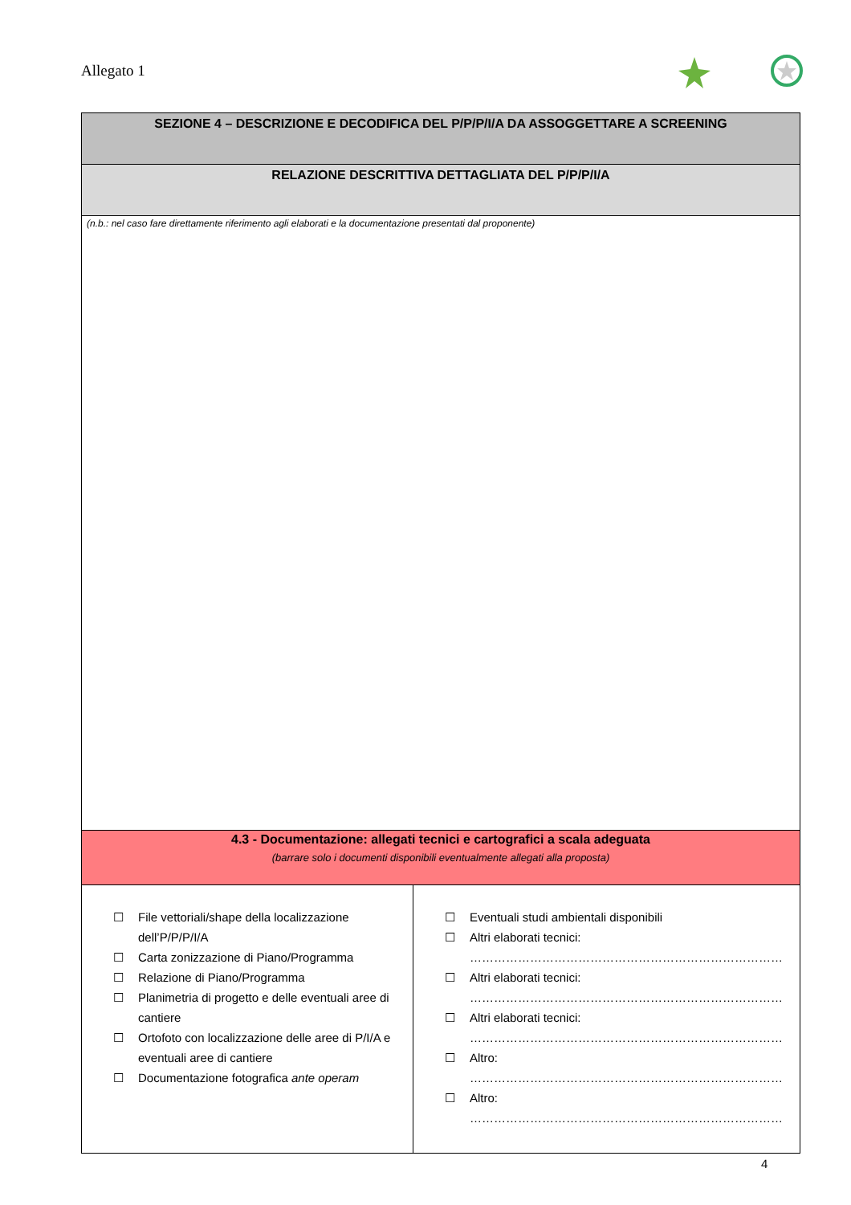Allegato 1
| SEZIONE 4 – DESCRIZIONE E DECODIFICA DEL P/P/P/I/A DA ASSOGGETTARE A SCREENING | |
| RELAZIONE DESCRITTIVA DETTAGLIATA DEL P/P/P/I/A | |
| (n.b.: nel caso fare direttamente riferimento agli elaborati e la documentazione presentati dal proponente) | |
| 4.3 - Documentazione: allegati tecnici e cartografici a scala adeguata (barrare solo i documenti disponibili eventualmente allegati alla proposta) | |
| ☐ File vettoriali/shape della localizzazione dell’P/P/P/I/A ☐ Carta zonizzazione di Piano/Programma ☐ Relazione di Piano/Programma ☐ Planimetria di progetto e delle eventuali aree di cantiere ☐ Ortofoto con localizzazione delle aree di P/I/A e eventuali aree di cantiere ☐ Documentazione fotografica ante operam | ☐ Eventuali studi ambientali disponibili ☐ Altri elaborati tecnici: …………………………………………………………………… ☐ Altri elaborati tecnici: …………………………………………………………………… ☐ Altri elaborati tecnici: …………………………………………………………………… ☐ Altro: …………………………………………………………………… ☐ Altro: …………………………………………………………………… |
4